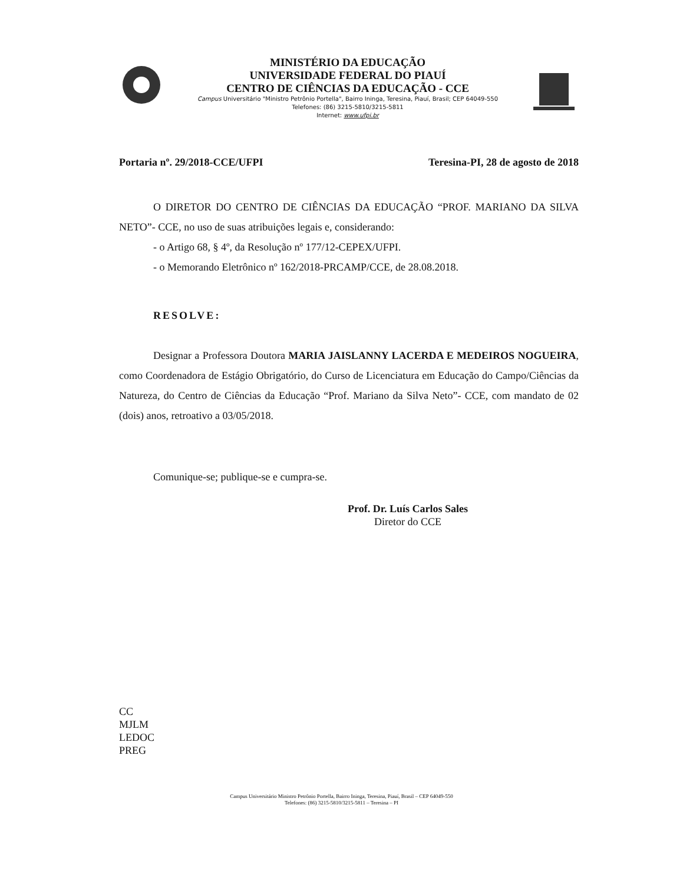MINISTÉRIO DA EDUCAÇÃO
UNIVERSIDADE FEDERAL DO PIAUÍ
CENTRO DE CIÊNCIAS DA EDUCAÇÃO - CCE
Campus Universitário "Ministro Petrônio Portella", Bairro Ininga, Teresina, Piauí, Brasil; CEP 64049-550
Telefones: (86) 3215-5810/3215-5811
Internet: www.ufpi.br
Portaria nº. 29/2018-CCE/UFPI Teresina-PI, 28 de agosto de 2018
O DIRETOR DO CENTRO DE CIÊNCIAS DA EDUCAÇÃO “PROF. MARIANO DA SILVA NETO”- CCE, no uso de suas atribuições legais e, considerando:
- o Artigo 68, § 4º, da Resolução nº 177/12-CEPEX/UFPI.
- o Memorando Eletrônico nº 162/2018-PRCAMP/CCE, de 28.08.2018.
RESOLVE:
Designar a Professora Doutora MARIA JAISLANNY LACERDA E MEDEIROS NOGUEIRA, como Coordenadora de Estágio Obrigatório, do Curso de Licenciatura em Educação do Campo/Ciências da Natureza, do Centro de Ciências da Educação “Prof. Mariano da Silva Neto”- CCE, com mandato de 02 (dois) anos, retroativo a 03/05/2018.
Comunique-se; publique-se e cumpra-se.
Prof. Dr. Luís Carlos Sales
Diretor do CCE
CC
MJLM
LEDOC
PREG
Campus Universitário Ministro Petrônio Portella, Bairro Ininga, Teresina, Piauí, Brasil – CEP 64049-550
Telefones: (86) 3215-5810/3215-5811 – Teresina – PI